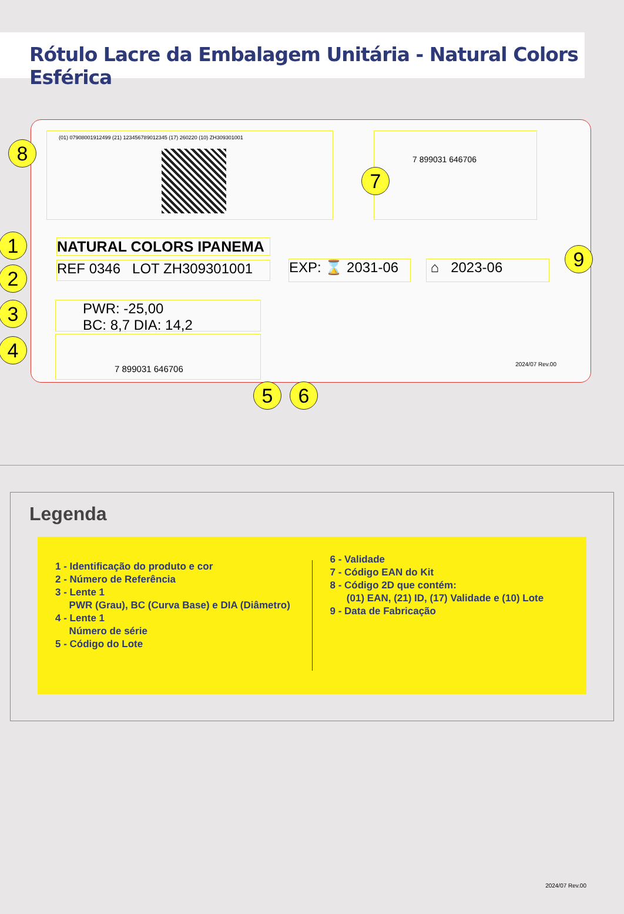Rótulo Lacre da Embalagem Unitária - Natural Colors Esférica
(01) 07908001912499 (21) 123456789012345 (17) 260220 (10) ZH309301001 7 899031 646706
NATURAL COLORS IPANEMA
REF 0346 LOT ZH309301001
EXP: ⌛ 2031-06
⌂ 2023-06
PWR: -25,00
BC: 8,7 DIA: 14,2
7 899031 646706
2024/07 Rev.00
8
7
1
2
3
4
9
5 6
Legenda
1 - Identificação do produto e cor
2 - Número de Referência
3 - Lente 1
PWR (Grau), BC (Curva Base) e DIA (Diâmetro)
4 - Lente 1
Número de série
5 - Código do Lote
6 - Validade
7 - Código EAN do Kit
8 - Código 2D que contém:
(01) EAN, (21) ID, (17) Validade e (10) Lote
9 - Data de Fabricação
2024/07 Rev.00